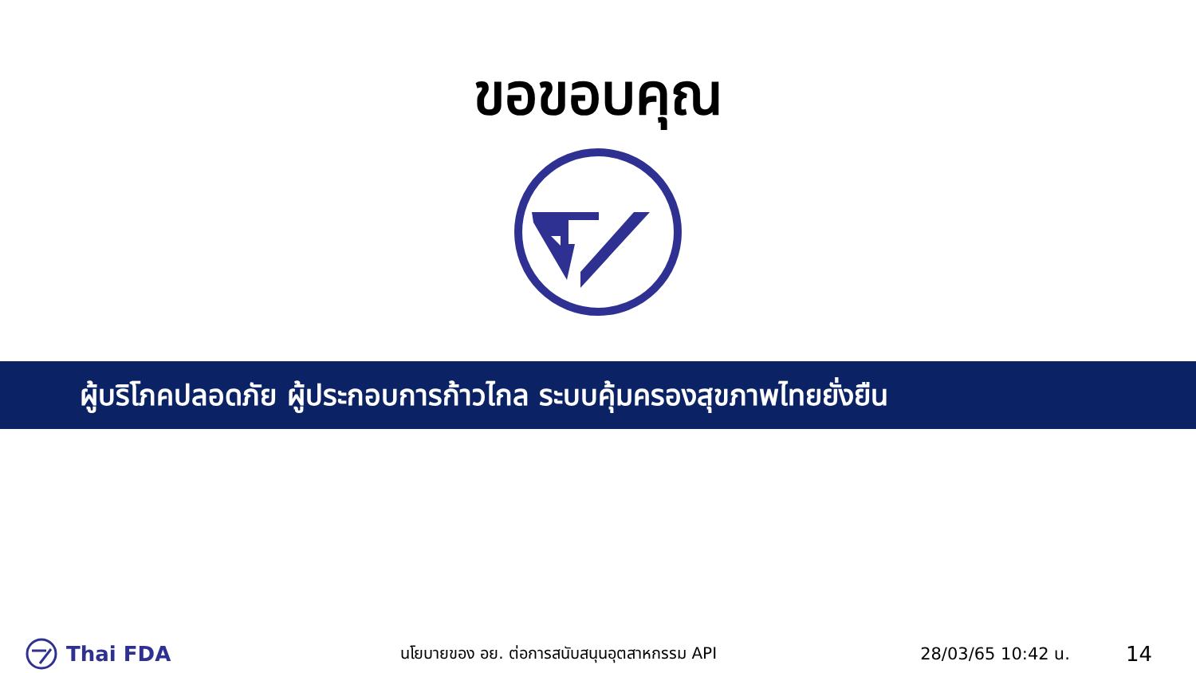ขอขอบคุณ
ผู้บริโภคปลอดภัย ผู้ประกอบการก้าวไกล ระบบคุ้มครองสุขภาพไทยยั่งยืน
Thai FDA
นโยบายของ อย. ต่อการสนับสนุนอุตสาหกรรม API 28/03/65 10:42 น.
14